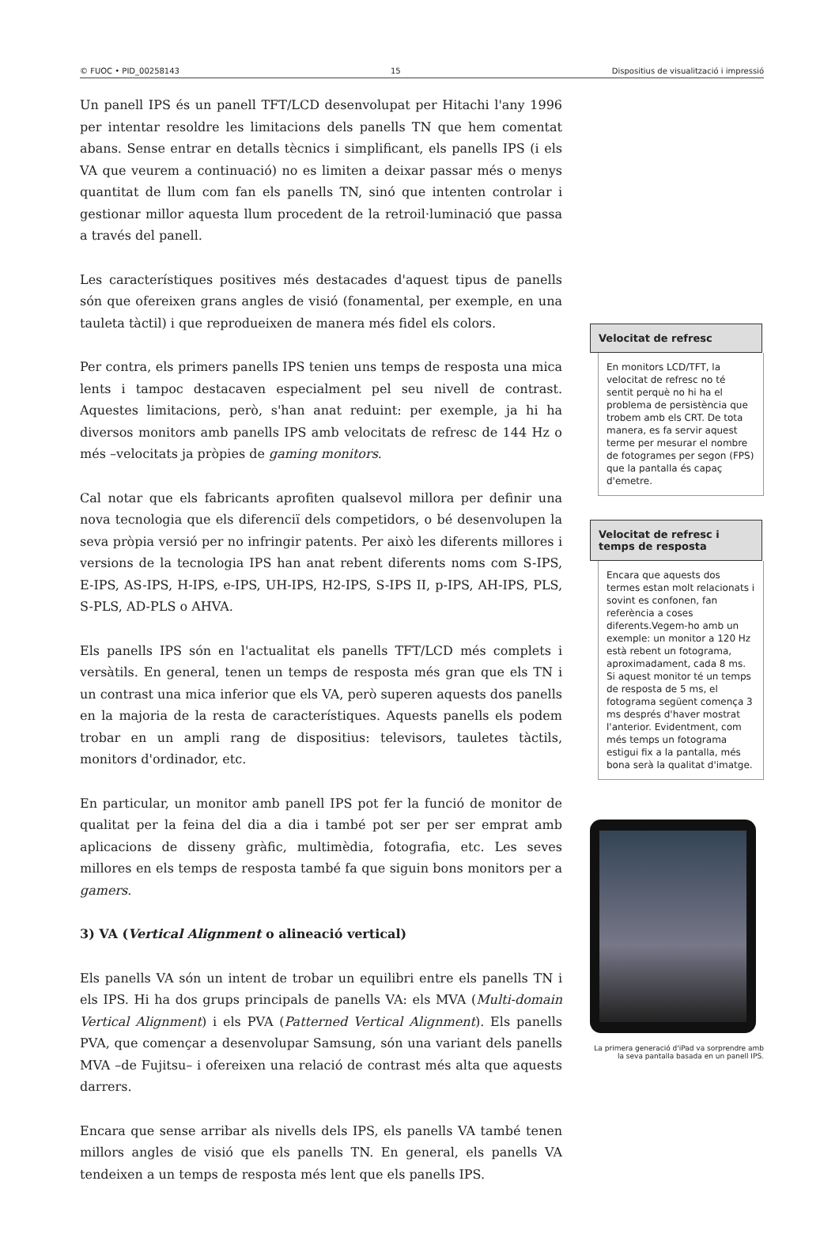© FUOC • PID_00258143 15 Dispositius de visualització i impressió
Un panell IPS és un panell TFT/LCD desenvolupat per Hitachi l'any 1996 per intentar resoldre les limitacions dels panells TN que hem comentat abans. Sense entrar en detalls tècnics i simplificant, els panells IPS (i els VA que veurem a continuació) no es limiten a deixar passar més o menys quantitat de llum com fan els panells TN, sinó que intenten controlar i gestionar millor aquesta llum procedent de la retroil·luminació que passa a través del panell.
Les característiques positives més destacades d'aquest tipus de panells són que ofereixen grans angles de visió (fonamental, per exemple, en una tauleta tàctil) i que reprodueixen de manera més fidel els colors.
Per contra, els primers panells IPS tenien uns temps de resposta una mica lents i tampoc destacaven especialment pel seu nivell de contrast. Aquestes limitacions, però, s'han anat reduint: per exemple, ja hi ha diversos monitors amb panells IPS amb velocitats de refresc de 144 Hz o més –velocitats ja pròpies de gaming monitors.
Cal notar que els fabricants aprofiten qualsevol millora per definir una nova tecnologia que els diferenciï dels competidors, o bé desenvolupen la seva pròpia versió per no infringir patents. Per això les diferents millores i versions de la tecnologia IPS han anat rebent diferents noms com S-IPS, E-IPS, AS-IPS, H-IPS, e-IPS, UH-IPS, H2-IPS, S-IPS II, p-IPS, AH-IPS, PLS, S-PLS, AD-PLS o AHVA.
Els panells IPS són en l'actualitat els panells TFT/LCD més complets i versàtils. En general, tenen un temps de resposta més gran que els TN i un contrast una mica inferior que els VA, però superen aquests dos panells en la majoria de la resta de característiques. Aquests panells els podem trobar en un ampli rang de dispositius: televisors, tauletes tàctils, monitors d'ordinador, etc.
En particular, un monitor amb panell IPS pot fer la funció de monitor de qualitat per la feina del dia a dia i també pot ser per ser emprat amb aplicacions de disseny gràfic, multimèdia, fotografia, etc. Les seves millores en els temps de resposta també fa que siguin bons monitors per a gamers.
3) VA (Vertical Alignment o alineació vertical)
Els panells VA són un intent de trobar un equilibri entre els panells TN i els IPS. Hi ha dos grups principals de panells VA: els MVA (Multi-domain Vertical Alignment) i els PVA (Patterned Vertical Alignment). Els panells PVA, que començar a desenvolupar Samsung, són una variant dels panells MVA –de Fujitsu– i ofereixen una relació de contrast més alta que aquests darrers.
Encara que sense arribar als nivells dels IPS, els panells VA també tenen millors angles de visió que els panells TN. En general, els panells VA tendeixen a un temps de resposta més lent que els panells IPS.
Velocitat de refresc
En monitors LCD/TFT, la velocitat de refresc no té sentit perquè no hi ha el problema de persistència que trobem amb els CRT. De tota manera, es fa servir aquest terme per mesurar el nombre de fotogrames per segon (FPS) que la pantalla és capaç d'emetre.
Velocitat de refresc i temps de resposta
Encara que aquests dos termes estan molt relacionats i sovint es confonen, fan referència a coses diferents.Vegem-ho amb un exemple: un monitor a 120 Hz està rebent un fotograma, aproximadament, cada 8 ms. Si aquest monitor té un temps de resposta de 5 ms, el fotograma següent comença 3 ms després d'haver mostrat l'anterior. Evidentment, com més temps un fotograma estigui fix a la pantalla, més bona serà la qualitat d'imatge.
La primera generació d'iPad va sorprendre amb la seva pantalla basada en un panell IPS.